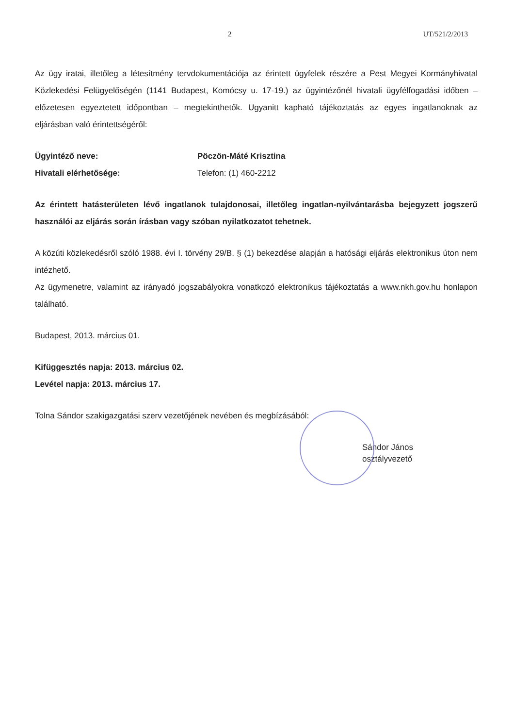2 UT/521/2/2013
Az ügy iratai, illetőleg a létesítmény tervdokumentációja az érintett ügyfelek részére a Pest Megyei Kormányhivatal Közlekedési Felügyelőségén (1141 Budapest, Komócsy u. 17-19.) az ügyintézőnél hivatali ügyfélfogadási időben – előzetesen egyeztetett időpontban – megtekinthetők. Ugyanitt kapható tájékoztatás az egyes ingatlanoknak az eljárásban való érintettségéről:
Ügyintéző neve: Pöczön-Máté Krisztina
Hivatali elérhetősége: Telefon: (1) 460-2212
Az érintett hatásterületen lévő ingatlanok tulajdonosai, illetőleg ingatlan-nyilvántarásba bejegyzett jogszerű használói az eljárás során írásban vagy szóban nyilatkozatot tehetnek.
A közúti közlekedésről szóló 1988. évi I. törvény 29/B. § (1) bekezdése alapján a hatósági eljárás elektronikus úton nem intézhető.
Az ügymenetre, valamint az irányadó jogszabályokra vonatkozó elektronikus tájékoztatás a www.nkh.gov.hu honlapon található.
Budapest, 2013. március 01.
Kifüggesztés napja: 2013. március 02.
Levétel napja: 2013. március 17.
Tolna Sándor szakigazgatási szerv vezetőjének nevében és megbízásából:
Sándor János
osztályvezető